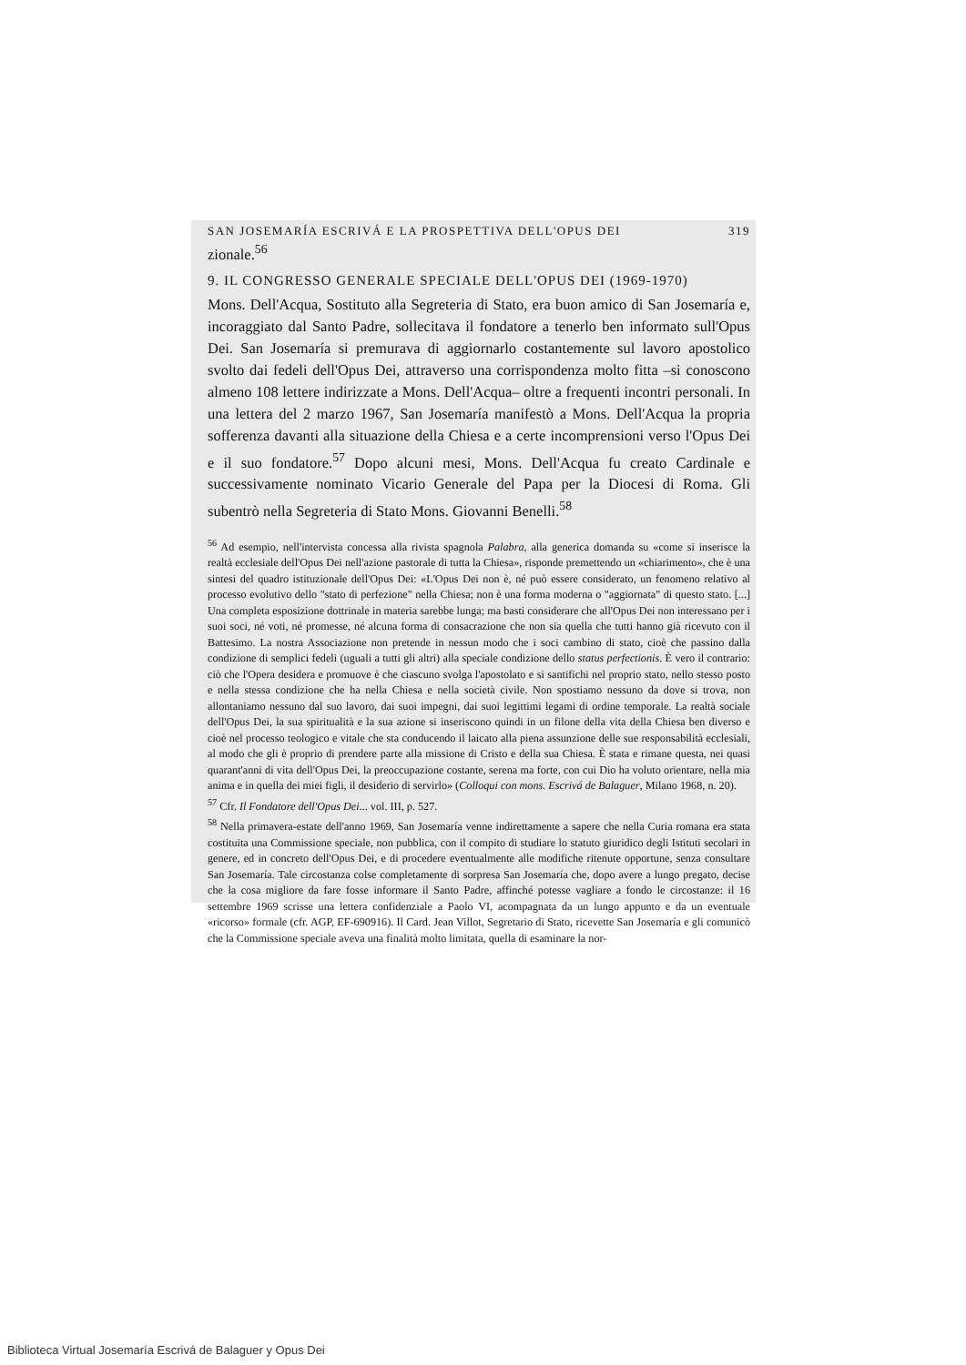SAN JOSEMARÍA ESCRIVÁ E LA PROSPETTIVA DELL'OPUS DEI 319
zionale.<sup>56</sup>
9. IL CONGRESSO GENERALE SPECIALE DELL'OPUS DEI (1969-1970)
Mons. Dell'Acqua, Sostituto alla Segreteria di Stato, era buon amico di San Josemaría e, incoraggiato dal Santo Padre, sollecitava il fondatore a tenerlo ben informato sull'Opus Dei. San Josemaría si premurava di aggiornarlo costantemente sul lavoro apostolico svolto dai fedeli dell'Opus Dei, attraverso una corrispondenza molto fitta –si conoscono almeno 108 lettere indirizzate a Mons. Dell'Acqua– oltre a frequenti incontri personali. In una lettera del 2 marzo 1967, San Josemaría manifestò a Mons. Dell'Acqua la propria sofferenza davanti alla situazione della Chiesa e a certe incomprensioni verso l'Opus Dei e il suo fondatore.<sup>57</sup> Dopo alcuni mesi, Mons. Dell'Acqua fu creato Cardinale e successivamente nominato Vicario Generale del Papa per la Diocesi di Roma. Gli subentrò nella Segreteria di Stato Mons. Giovanni Benelli.<sup>58</sup>
<sup>56</sup> Ad esempio, nell'intervista concessa alla rivista spagnola Palabra, alla generica domanda su «come si inserisce la realtà ecclesiale dell'Opus Dei nell'azione pastorale di tutta la Chiesa», risponde premettendo un «chiarimento», che è una sintesi del quadro istituzionale dell'Opus Dei: «L'Opus Dei non è, né può essere considerato, un fenomeno relativo al processo evolutivo dello "stato di perfezione" nella Chiesa; non è una forma moderna o "aggiornata" di questo stato. [...] Una completa esposizione dottrinale in materia sarebbe lunga; ma basti considerare che all'Opus Dei non interessano per i suoi soci, né voti, né promesse, né alcuna forma di consacrazione che non sia quella che tutti hanno già ricevuto con il Battesimo. La nostra Associazione non pretende in nessun modo che i soci cambino di stato, cioè che passino dalla condizione di semplici fedeli (uguali a tutti gli altri) alla speciale condizione dello status perfectionis. È vero il contrario: ciò che l'Opera desidera e promuove è che ciascuno svolga l'apostolato e si santifichi nel proprio stato, nello stesso posto e nella stessa condizione che ha nella Chiesa e nella società civile. Non spostiamo nessuno da dove si trova, non allontaniamo nessuno dal suo lavoro, dai suoi impegni, dai suoi legittimi legami di ordine temporale. La realtà sociale dell'Opus Dei, la sua spiritualità e la sua azione si inseriscono quindi in un filone della vita della Chiesa ben diverso e cioè nel processo teologico e vitale che sta conducendo il laicato alla piena assunzione delle sue responsabilità ecclesiali, al modo che gli è proprio di prendere parte alla missione di Cristo e della sua Chiesa. È stata e rimane questa, nei quasi quarant'anni di vita dell'Opus Dei, la preoccupazione costante, serena ma forte, con cui Dio ha voluto orientare, nella mia anima e in quella dei miei figli, il desiderio di servirlo» (Colloqui con mons. Escrivá de Balaguer, Milano 1968, n. 20).
<sup>57</sup> Cfr. Il Fondatore dell'Opus Dei... vol. III, p. 527.
<sup>58</sup> Nella primavera-estate dell'anno 1969, San Josemaría venne indirettamente a sapere che nella Curia romana era stata costituita una Commissione speciale, non pubblica, con il compito di studiare lo statuto giuridico degli Istituti secolari in genere, ed in concreto dell'Opus Dei, e di procedere eventualmente alle modifiche ritenute opportune, senza consultare San Josemaría. Tale circostanza colse completamente di sorpresa San Josemaría che, dopo avere a lungo pregato, decise che la cosa migliore da fare fosse informare il Santo Padre, affinché potesse vagliare a fondo le circostanze: il 16 settembre 1969 scrisse una lettera confidenziale a Paolo VI, acompagnata da un lungo appunto e da un eventuale «ricorso» formale (cfr. AGP, EF-690916). Il Card. Jean Villot, Segretario di Stato, ricevette San Josemaría e gli comunicò che la Commissione speciale aveva una finalità molto limitata, quella di esaminare la nor-
Biblioteca Virtual Josemaría Escrivá de Balaguer y Opus Dei